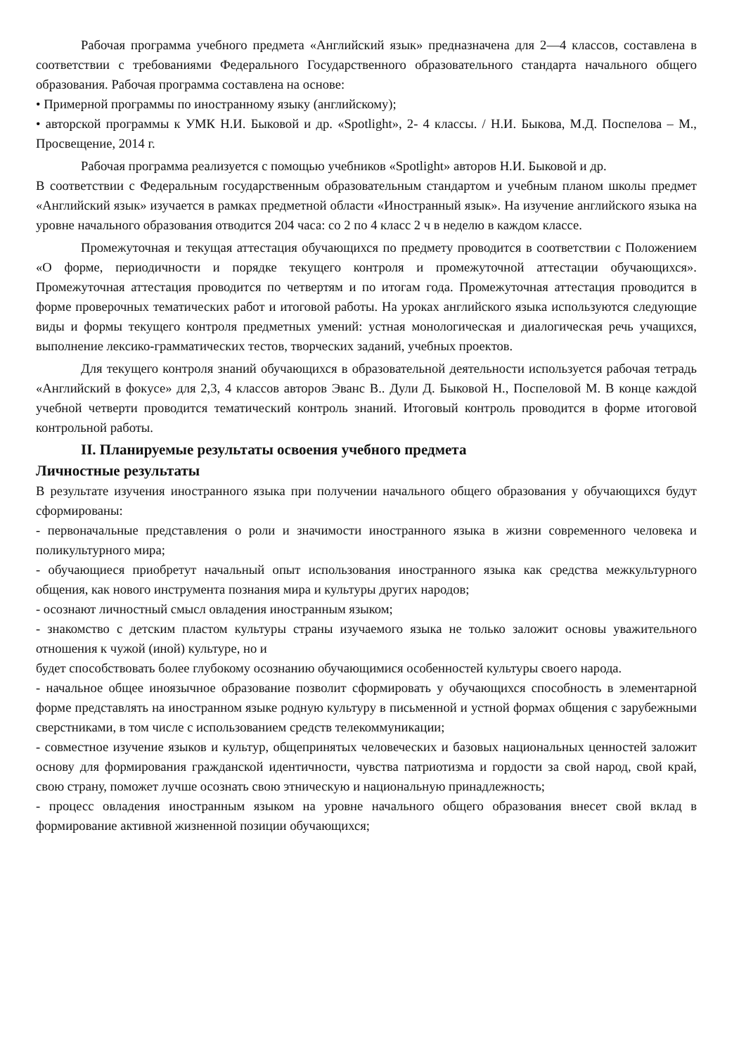Рабочая программа учебного предмета «Английский язык» предназначена для 2—4 классов, составлена в соответствии с требованиями Федерального Государственного образовательного стандарта начального общего образования. Рабочая программа составлена на основе:
• Примерной программы по иностранному языку (английскому);
• авторской программы к УМК Н.И. Быковой и др. «Spotlight», 2- 4 классы. / Н.И. Быкова, М.Д. Поспелова – М., Просвещение, 2014 г.
Рабочая программа реализуется с помощью учебников «Spotlight» авторов Н.И. Быковой и др.
В соответствии с Федеральным государственным образовательным стандартом и учебным планом школы предмет «Английский язык» изучается в рамках предметной области «Иностранный язык». На изучение английского языка на уровне начального образования отводится 204 часа: со 2 по 4 класс 2 ч в неделю в каждом классе.
Промежуточная и текущая аттестация обучающихся по предмету проводится в соответствии с Положением «О форме, периодичности и порядке текущего контроля и промежуточной аттестации обучающихся». Промежуточная аттестация проводится по четвертям и по итогам года. Промежуточная аттестация проводится в форме проверочных тематических работ и итоговой работы. На уроках английского языка используются следующие виды и формы текущего контроля предметных умений: устная монологическая и диалогическая речь учащихся, выполнение лексико-грамматических тестов, творческих заданий, учебных проектов.
Для текущего контроля знаний обучающихся в образовательной деятельности используется рабочая тетрадь «Английский в фокусе» для 2,3, 4 классов авторов Эванс В.. Дули Д. Быковой Н., Поспеловой М. В конце каждой учебной четверти проводится тематический контроль знаний. Итоговый контроль проводится в форме итоговой контрольной работы.
II. Планируемые результаты освоения учебного предмета
Личностные результаты
В результате изучения иностранного языка при получении начального общего образования у обучающихся будут сформированы:
- первоначальные представления о роли и значимости иностранного языка в жизни современного человека и поликультурного мира;
- обучающиеся приобретут начальный опыт использования иностранного языка как средства межкультурного общения, как нового инструмента познания мира и культуры других народов;
- осознают личностный смысл овладения иностранным языком;
- знакомство с детским пластом культуры страны изучаемого языка не только заложит основы уважительного отношения к чужой (иной) культуре, но и
будет способствовать более глубокому осознанию обучающимися особенностей культуры своего народа.
- начальное общее иноязычное образование позволит сформировать у обучающихся способность в элементарной форме представлять на иностранном языке родную культуру в письменной и устной формах общения с зарубежными сверстниками, в том числе с использованием средств телекоммуникации;
- совместное изучение языков и культур, общепринятых человеческих и базовых национальных ценностей заложит основу для формирования гражданской идентичности, чувства патриотизма и гордости за свой народ, свой край, свою страну, поможет лучше осознать свою этническую и национальную принадлежность;
- процесс овладения иностранным языком на уровне начального общего образования внесет свой вклад в формирование активной жизненной позиции обучающихся;